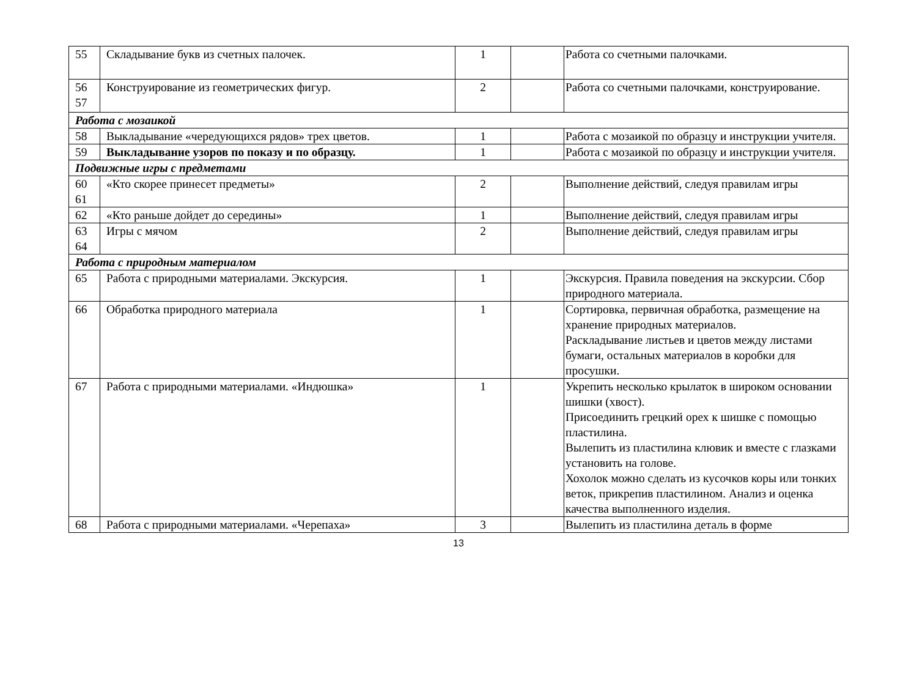| 55 | Складывание букв из счетных палочек. | 1 | | Работа со счетными палочками. |
| 56 57 | Конструирование из геометрических фигур. | 2 | | Работа со счетными палочками, конструирование. |
| Работа с мозаикой | | | | |
| 58 | Выкладывание «чередующихся рядов» трех цветов. | 1 | | Работа с мозаикой по образцу и инструкции учителя. |
| 59 | Выкладывание узоров по показу и по образцу. | 1 | | Работа с мозаикой по образцу и инструкции учителя. |
| Подвижные игры с предметами | | | | |
| 60 61 | «Кто скорее принесет предметы» | 2 | | Выполнение действий, следуя правилам игры |
| 62 | «Кто раньше дойдет до середины» | 1 | | Выполнение действий, следуя правилам игры |
| 63 64 | Игры с мячом | 2 | | Выполнение действий, следуя правилам игры |
| Работа с природным материалом | | | | |
| 65 | Работа с природными материалами. Экскурсия. | 1 | | Экскурсия. Правила поведения на экскурсии. Сбор природного материала. |
| 66 | Обработка природного материала | 1 | | Сортировка, первичная обработка, размещение на хранение природных материалов. Раскладывание листьев и цветов между листами бумаги, остальных материалов в коробки для просушки. |
| 67 | Работа с природными материалами. «Индюшка» | 1 | | Укрепить несколько крылаток в широком основании шишки (хвост). Присоединить грецкий орех к шишке с помощью пластилина. Вылепить из пластилина клювик и вместе с глазками установить на голове. Хохолок можно сделать из кусочков коры или тонких веток, прикрепив пластилином. Анализ и оценка качества выполненного изделия. |
| 68 | Работа с природными материалами. «Черепаха» | 3 | | Вылепить из пластилина деталь в форме |
13